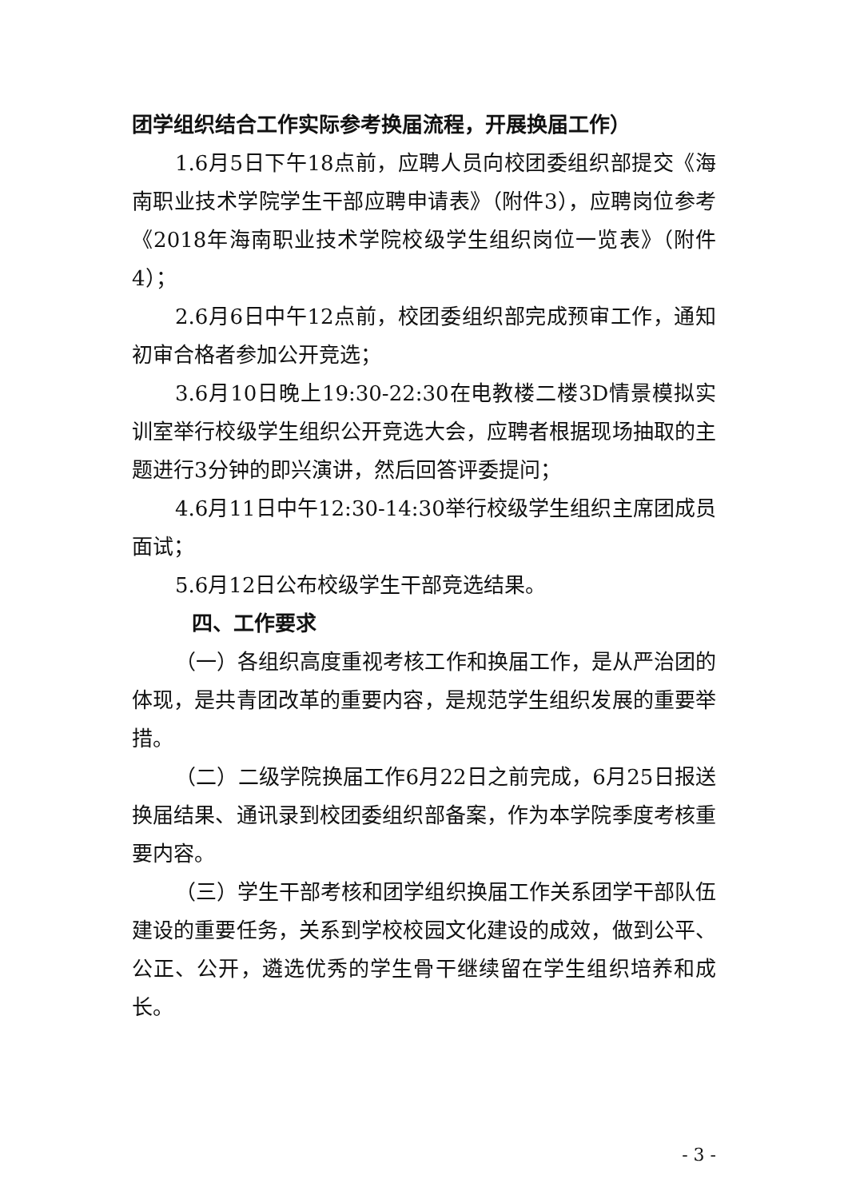团学组织结合工作实际参考换届流程，开展换届工作）
1.6月5日下午18点前，应聘人员向校团委组织部提交《海南职业技术学院学生干部应聘申请表》（附件3），应聘岗位参考《2018年海南职业技术学院校级学生组织岗位一览表》（附件4）；
2.6月6日中午12点前，校团委组织部完成预审工作，通知初审合格者参加公开竞选；
3.6月10日晚上19:30-22:30在电教楼二楼3D情景模拟实训室举行校级学生组织公开竞选大会，应聘者根据现场抽取的主题进行3分钟的即兴演讲，然后回答评委提问；
4.6月11日中午12:30-14:30举行校级学生组织主席团成员面试；
5.6月12日公布校级学生干部竞选结果。
四、工作要求
（一）各组织高度重视考核工作和换届工作，是从严治团的体现，是共青团改革的重要内容，是规范学生组织发展的重要举措。
（二）二级学院换届工作6月22日之前完成，6月25日报送换届结果、通讯录到校团委组织部备案，作为本学院季度考核重要内容。
（三）学生干部考核和团学组织换届工作关系团学干部队伍建设的重要任务，关系到学校校园文化建设的成效，做到公平、公正、公开，遴选优秀的学生骨干继续留在学生组织培养和成长。
- 3 -